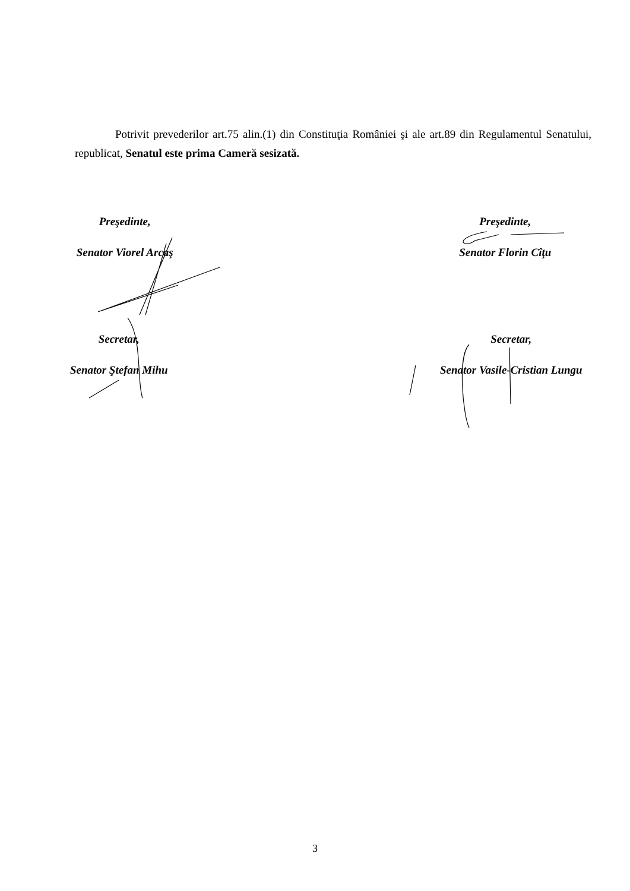Potrivit prevederilor art.75 alin.(1) din Constituţia României şi ale art.89 din Regulamentul Senatului, republicat, Senatul este prima Cameră sesizată.
Preşedinte,
Senator Viorel Arcaş
Preşedinte,
Senator Florin Cîţu
Secretar,
Senator Ştefan Mihu
Secretar,
Senator Vasile-Cristian Lungu
3